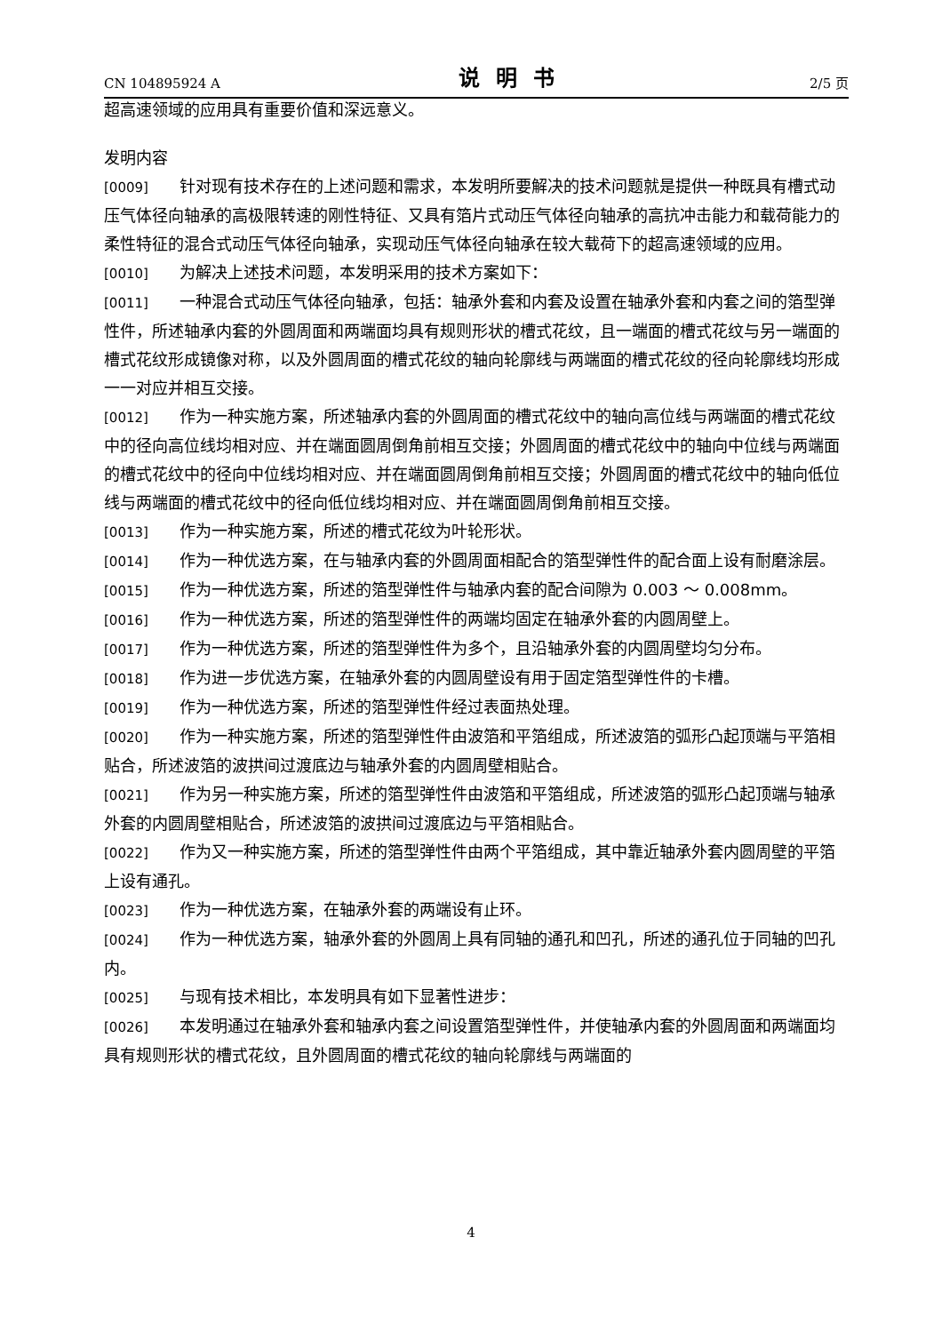CN 104895924 A 说明书 2/5 页
超高速领域的应用具有重要价值和深远意义。
发明内容
[0009] 针对现有技术存在的上述问题和需求，本发明所要解决的技术问题就是提供一种既具有槽式动压气体径向轴承的高极限转速的刚性特征、又具有箔片式动压气体径向轴承的高抗冲击能力和载荷能力的柔性特征的混合式动压气体径向轴承，实现动压气体径向轴承在较大载荷下的超高速领域的应用。
[0010] 为解决上述技术问题，本发明采用的技术方案如下：
[0011] 一种混合式动压气体径向轴承，包括：轴承外套和内套及设置在轴承外套和内套之间的箔型弹性件，所述轴承内套的外圆周面和两端面均具有规则形状的槽式花纹，且一端面的槽式花纹与另一端面的槽式花纹形成镜像对称，以及外圆周面的槽式花纹的轴向轮廓线与两端面的槽式花纹的径向轮廓线均形成一一对应并相互交接。
[0012] 作为一种实施方案，所述轴承内套的外圆周面的槽式花纹中的轴向高位线与两端面的槽式花纹中的径向高位线均相对应、并在端面圆周倒角前相互交接；外圆周面的槽式花纹中的轴向中位线与两端面的槽式花纹中的径向中位线均相对应、并在端面圆周倒角前相互交接；外圆周面的槽式花纹中的轴向低位线与两端面的槽式花纹中的径向低位线均相对应、并在端面圆周倒角前相互交接。
[0013] 作为一种实施方案，所述的槽式花纹为叶轮形状。
[0014] 作为一种优选方案，在与轴承内套的外圆周面相配合的箔型弹性件的配合面上设有耐磨涂层。
[0015] 作为一种优选方案，所述的箔型弹性件与轴承内套的配合间隙为 0.003 ～ 0.008mm。
[0016] 作为一种优选方案，所述的箔型弹性件的两端均固定在轴承外套的内圆周壁上。
[0017] 作为一种优选方案，所述的箔型弹性件为多个，且沿轴承外套的内圆周壁均匀分布。
[0018] 作为进一步优选方案，在轴承外套的内圆周壁设有用于固定箔型弹性件的卡槽。
[0019] 作为一种优选方案，所述的箔型弹性件经过表面热处理。
[0020] 作为一种实施方案，所述的箔型弹性件由波箔和平箔组成，所述波箔的弧形凸起顶端与平箔相贴合，所述波箔的波拱间过渡底边与轴承外套的内圆周壁相贴合。
[0021] 作为另一种实施方案，所述的箔型弹性件由波箔和平箔组成，所述波箔的弧形凸起顶端与轴承外套的内圆周壁相贴合，所述波箔的波拱间过渡底边与平箔相贴合。
[0022] 作为又一种实施方案，所述的箔型弹性件由两个平箔组成，其中靠近轴承外套内圆周壁的平箔上设有通孔。
[0023] 作为一种优选方案，在轴承外套的两端设有止环。
[0024] 作为一种优选方案，轴承外套的外圆周上具有同轴的通孔和凹孔，所述的通孔位于同轴的凹孔内。
[0025] 与现有技术相比，本发明具有如下显著性进步：
[0026] 本发明通过在轴承外套和轴承内套之间设置箔型弹性件，并使轴承内套的外圆周面和两端面均具有规则形状的槽式花纹，且外圆周面的槽式花纹的轴向轮廓线与两端面的
4